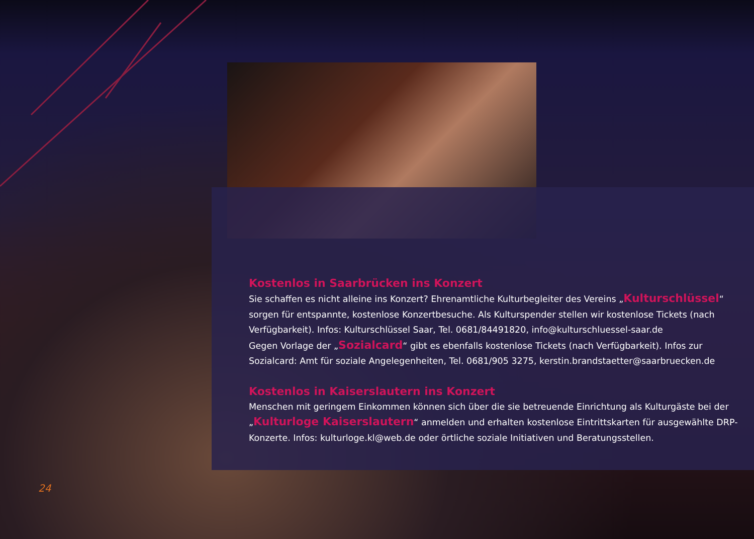Kostenlos in Saarbrücken ins Konzert
Sie schaffen es nicht alleine ins Konzert? Ehrenamtliche Kulturbegleiter des Vereins „Kulturschlüssel“ sorgen für entspannte, kostenlose Konzertbesuche. Als Kulturspender stellen wir kostenlose Tickets (nach Verfügbarkeit). Infos: Kulturschlüssel Saar, Tel. 0681/84491820, info@kulturschluessel-saar.de
Gegen Vorlage der „Sozialcard“ gibt es ebenfalls kostenlose Tickets (nach Verfügbarkeit). Infos zur Sozialcard: Amt für soziale Angelegenheiten, Tel. 0681/905 3275, kerstin.brandstaetter@saarbruecken.de
Kostenlos in Kaiserslautern ins Konzert
Menschen mit geringem Einkommen können sich über die sie betreuende Einrichtung als Kulturgäste bei der „Kulturloge Kaiserslautern“ anmelden und erhalten kostenlose Eintrittskarten für ausgewählte DRP-Konzerte. Infos: kulturloge.kl@web.de oder örtliche soziale Initiativen und Beratungsstellen.
24